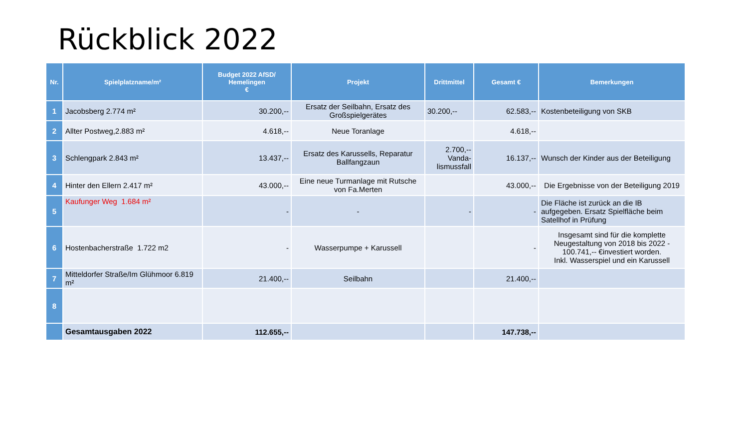Rückblick 2022
| Nr. | Spielplatzname/m² | Budget 2022 AfSD/ Hemelingen € | Projekt | Drittmittel | Gesamt € | Bemerkungen |
| --- | --- | --- | --- | --- | --- | --- |
| 1 | Jacobsberg 2.774 m² | 30.200,-- | Ersatz der Seilbahn, Ersatz des Großspielgerätes | 30.200,-- | 62.583,-- | Kostenbeteiligung von SKB |
| 2 | Allter Postweg,2.883 m² | 4.618,-- | Neue Toranlage | | 4.618,-- | |
| 3 | Schlengpark 2.843 m² | 13.437,-- | Ersatz des Karussells, Reparatur Ballfangzaun | 2.700,-- Vanda- lismussfall | 16.137,-- | Wunsch der Kinder aus der Beteiligung |
| 4 | Hinter den Ellern 2.417 m² | 43.000,-- | Eine neue Turmanlage mit Rutsche von Fa.Merten | | 43.000,-- | Die Ergebnisse von der Beteiligung 2019 |
| 5 | Kaufunger Weg 1.684 m² | - | - | - | - | Die Fläche ist zurück an die IB aufgegeben. Ersatz Spielfläche beim Satellhof in Prüfung |
| 6 | Hostenbacherstraße 1.722 m2 | - | Wasserpumpe + Karussell | | - | Insgesamt sind für die komplette Neugestaltung von 2018 bis 2022 - 100.741,-- €investiert worden. Inkl. Wasserspiel und ein Karussell |
| 7 | Mitteldorfer Straße/Im Glühmoor 6.819 m² | 21.400,-- | Seilbahn | | 21.400,-- | |
| 8 | | | | | | |
| | Gesamtausgaben 2022 | 112.655,-- | | | 147.738,-- | |